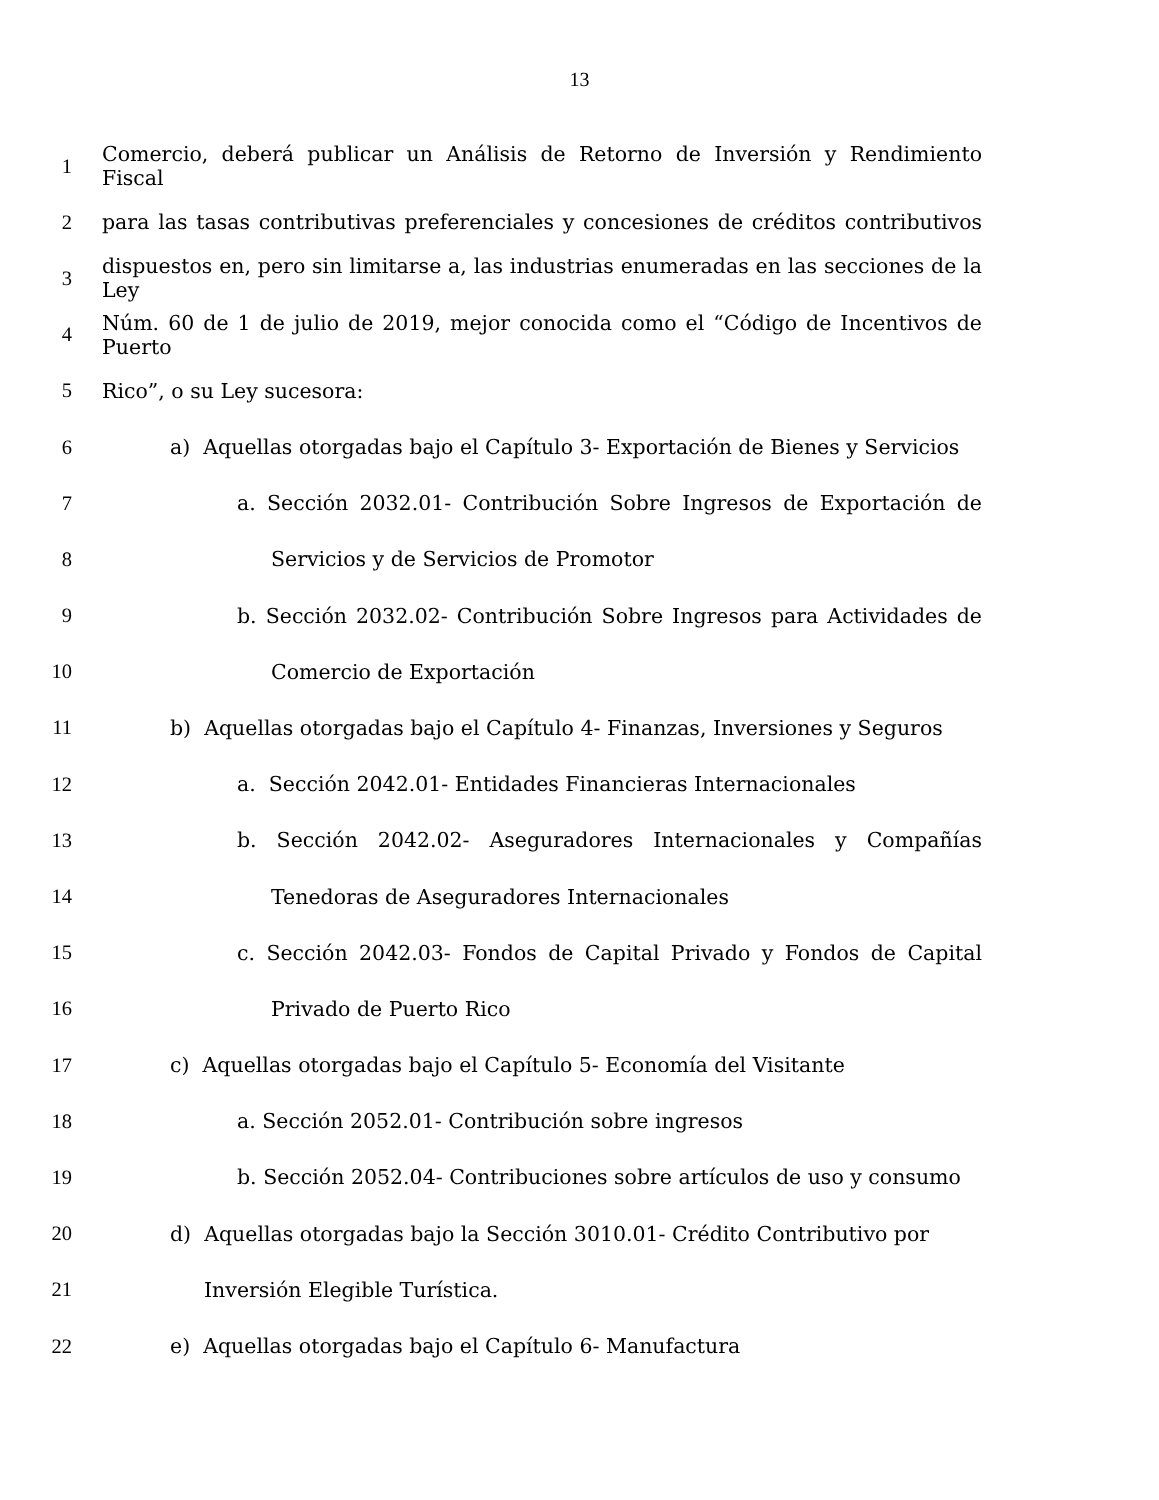13
1 Comercio, deberá publicar un Análisis de Retorno de Inversión y Rendimiento Fiscal
2 para las tasas contributivas preferenciales y concesiones de créditos contributivos
3 dispuestos en, pero sin limitarse a, las industrias enumeradas en las secciones de la Ley
4 Núm. 60 de 1 de julio de 2019, mejor conocida como el “Código de Incentivos de Puerto
5 Rico”, o su Ley sucesora:
6 a) Aquellas otorgadas bajo el Capítulo 3- Exportación de Bienes y Servicios
7 a. Sección 2032.01- Contribución Sobre Ingresos de Exportación de
8 Servicios y de Servicios de Promotor
9 b. Sección 2032.02- Contribución Sobre Ingresos para Actividades de
10 Comercio de Exportación
11 b) Aquellas otorgadas bajo el Capítulo 4- Finanzas, Inversiones y Seguros
12 a. Sección 2042.01- Entidades Financieras Internacionales
13 b. Sección 2042.02- Aseguradores Internacionales y Compañías
14 Tenedoras de Aseguradores Internacionales
15 c. Sección 2042.03- Fondos de Capital Privado y Fondos de Capital
16 Privado de Puerto Rico
17 c) Aquellas otorgadas bajo el Capítulo 5- Economía del Visitante
18 a. Sección 2052.01- Contribución sobre ingresos
19 b. Sección 2052.04- Contribuciones sobre artículos de uso y consumo
20 d) Aquellas otorgadas bajo la Sección 3010.01- Crédito Contributivo por
21 Inversión Elegible Turística.
22 e) Aquellas otorgadas bajo el Capítulo 6- Manufactura